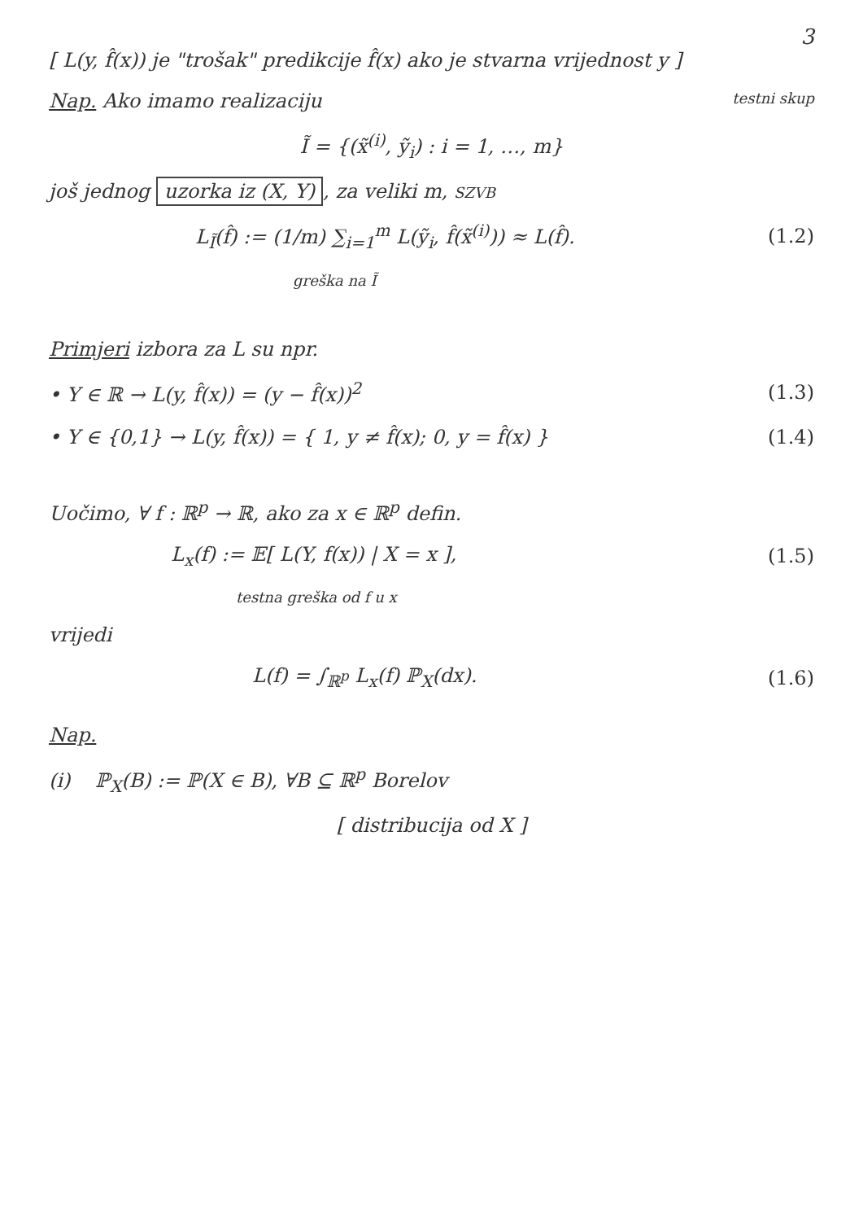3
[ L(y, f̂(x)) je "trošak" predikcije f̂(x) ako je stvarna vrijednost y ]
Nap. Ako imamo realizaciju testni skup
Ĩ = {(x̃<sup>(i)</sup>, ỹ<sub>i</sub>) : i = 1, …, m}
još jednog uzorka iz (X, Y), za veliki m, SZVB
L<sub>Ĩ</sub>(f̂) := (1/m) ∑<sub>i=1</sub><sup>m</sup> L(ỹ<sub>i</sub>, f̂(x̃<sup>(i)</sup>)) ≈ L(f̂). (1.2)
greška na Ĩ
Primjeri izbora za L su npr.
• Y ∈ ℝ → L(y, f̂(x)) = (y − f̂(x))<sup>2</sup> (1.3)
• Y ∈ {0,1} → L(y, f̂(x)) = { 1, y ≠ f̂(x); 0, y = f̂(x) } (1.4)
Uočimo, ∀ f : ℝ<sup>p</sup> → ℝ, ako za x ∈ ℝ<sup>p</sup> defin.
L<sub>x</sub>(f) := 𝔼[ L(Y, f(x)) | X = x ], (1.5)
testna greška od f u x
vrijedi
L(f) = ∫<sub>ℝ<sup>p</sup></sub> L<sub>x</sub>(f) ℙ<sub>X</sub>(dx). (1.6)
Nap.
(i) ℙ<sub>X</sub>(B) := ℙ(X ∈ B), ∀B ⊆ ℝ<sup>p</sup> Borelov
[ distribucija od X ]